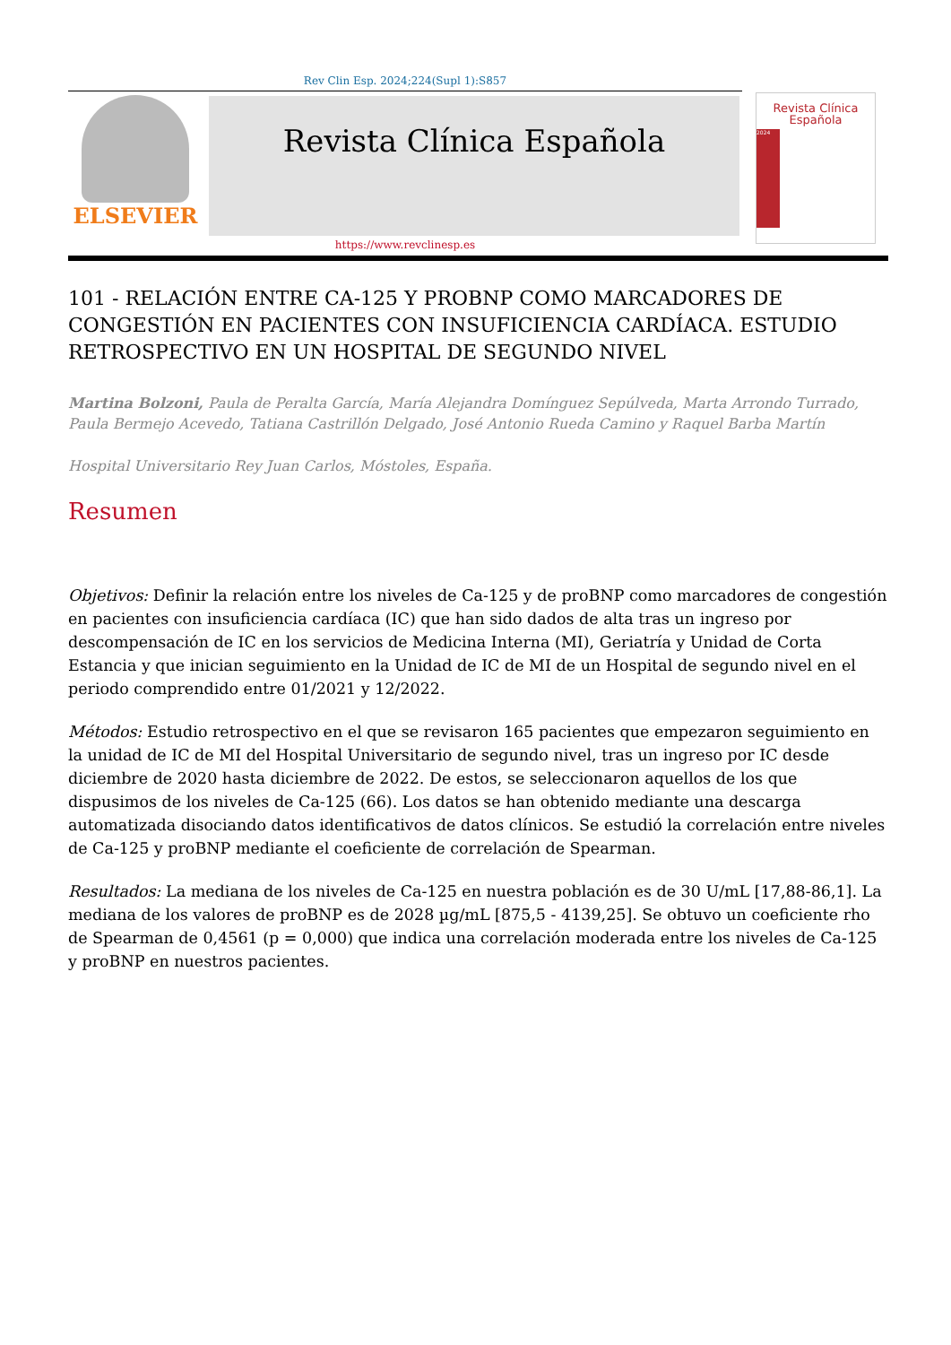Rev Clin Esp. 2024;224(Supl 1):S857
ELSEVIER Revista Clínica Española
Revista Clínica
Española
2024
https://www.revclinesp.es
101 - RELACIÓN ENTRE CA-125 Y PROBNP COMO MARCADORES DE CONGESTIÓN EN PACIENTES CON INSUFICIENCIA CARDÍACA. ESTUDIO RETROSPECTIVO EN UN HOSPITAL DE SEGUNDO NIVEL
Martina Bolzoni, Paula de Peralta García, María Alejandra Domínguez Sepúlveda, Marta Arrondo Turrado, Paula Bermejo Acevedo, Tatiana Castrillón Delgado, José Antonio Rueda Camino y Raquel Barba Martín
Hospital Universitario Rey Juan Carlos, Móstoles, España.
Resumen
Objetivos: Definir la relación entre los niveles de Ca-125 y de proBNP como marcadores de congestión en pacientes con insuficiencia cardíaca (IC) que han sido dados de alta tras un ingreso por descompensación de IC en los servicios de Medicina Interna (MI), Geriatría y Unidad de Corta Estancia y que inician seguimiento en la Unidad de IC de MI de un Hospital de segundo nivel en el periodo comprendido entre 01/2021 y 12/2022.
Métodos: Estudio retrospectivo en el que se revisaron 165 pacientes que empezaron seguimiento en la unidad de IC de MI del Hospital Universitario de segundo nivel, tras un ingreso por IC desde diciembre de 2020 hasta diciembre de 2022. De estos, se seleccionaron aquellos de los que dispusimos de los niveles de Ca-125 (66). Los datos se han obtenido mediante una descarga automatizada disociando datos identificativos de datos clínicos. Se estudió la correlación entre niveles de Ca-125 y proBNP mediante el coeficiente de correlación de Spearman.
Resultados: La mediana de los niveles de Ca-125 en nuestra población es de 30 U/mL [17,88-86,1]. La mediana de los valores de proBNP es de 2028 µg/mL [875,5 - 4139,25]. Se obtuvo un coeficiente rho de Spearman de 0,4561 (p = 0,000) que indica una correlación moderada entre los niveles de Ca-125 y proBNP en nuestros pacientes.